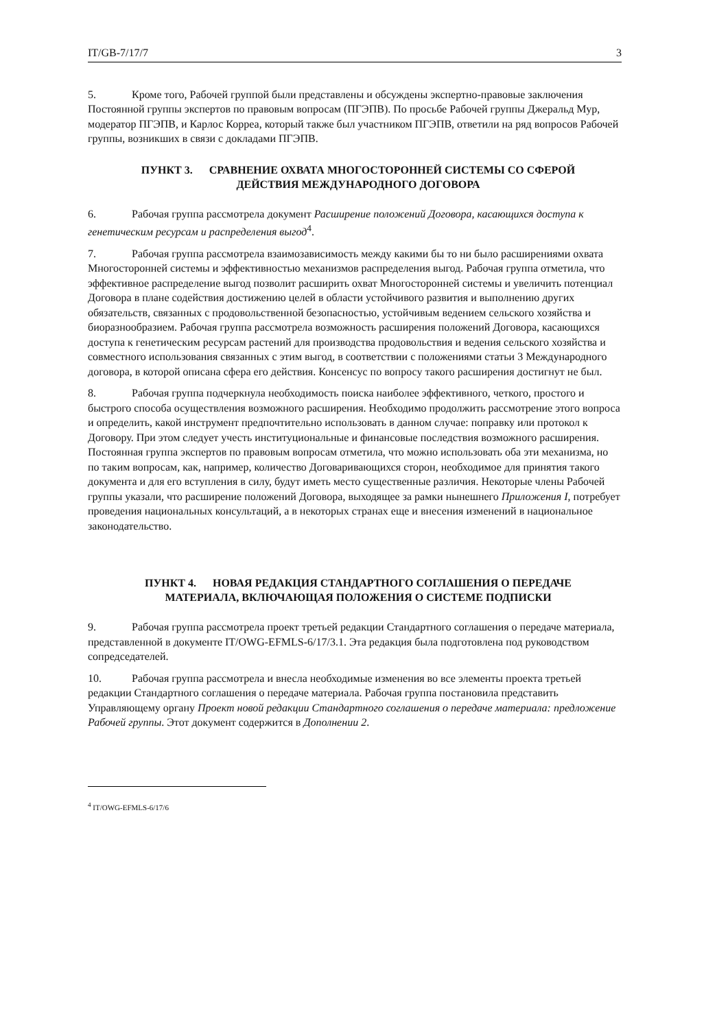IT/GB-7/17/7 3
5. Кроме того, Рабочей группой были представлены и обсуждены экспертно-правовые заключения Постоянной группы экспертов по правовым вопросам (ПГЭПВ). По просьбе Рабочей группы Джеральд Мур, модератор ПГЭПВ, и Карлос Корреа, который также был участником ПГЭПВ, ответили на ряд вопросов Рабочей группы, возникших в связи с докладами ПГЭПВ.
ПУНКТ 3. СРАВНЕНИЕ ОХВАТА МНОГОСТОРОННЕЙ СИСТЕМЫ СО СФЕРОЙ ДЕЙСТВИЯ МЕЖДУНАРОДНОГО ДОГОВОРА
6. Рабочая группа рассмотрела документ Расширение положений Договора, касающихся доступа к генетическим ресурсам и распределения выгод<sup>4</sup>.
7. Рабочая группа рассмотрела взаимозависимость между какими бы то ни было расширениями охвата Многосторонней системы и эффективностью механизмов распределения выгод. Рабочая группа отметила, что эффективное распределение выгод позволит расширить охват Многосторонней системы и увеличить потенциал Договора в плане содействия достижению целей в области устойчивого развития и выполнению других обязательств, связанных с продовольственной безопасностью, устойчивым ведением сельского хозяйства и биоразнообразием. Рабочая группа рассмотрела возможность расширения положений Договора, касающихся доступа к генетическим ресурсам растений для производства продовольствия и ведения сельского хозяйства и совместного использования связанных с этим выгод, в соответствии с положениями статьи 3 Международного договора, в которой описана сфера его действия. Консенсус по вопросу такого расширения достигнут не был.
8. Рабочая группа подчеркнула необходимость поиска наиболее эффективного, четкого, простого и быстрого способа осуществления возможного расширения. Необходимо продолжить рассмотрение этого вопроса и определить, какой инструмент предпочтительно использовать в данном случае: поправку или протокол к Договору. При этом следует учесть институциональные и финансовые последствия возможного расширения. Постоянная группа экспертов по правовым вопросам отметила, что можно использовать оба эти механизма, но по таким вопросам, как, например, количество Договаривающихся сторон, необходимое для принятия такого документа и для его вступления в силу, будут иметь место существенные различия. Некоторые члены Рабочей группы указали, что расширение положений Договора, выходящее за рамки нынешнего Приложения I, потребует проведения национальных консультаций, а в некоторых странах еще и внесения изменений в национальное законодательство.
ПУНКТ 4. НОВАЯ РЕДАКЦИЯ СТАНДАРТНОГО СОГЛАШЕНИЯ О ПЕРЕДАЧЕ МАТЕРИАЛА, ВКЛЮЧАЮЩАЯ ПОЛОЖЕНИЯ О СИСТЕМЕ ПОДПИСКИ
9. Рабочая группа рассмотрела проект третьей редакции Стандартного соглашения о передаче материала, представленной в документе IT/OWG-EFMLS-6/17/3.1. Эта редакция была подготовлена под руководством сопредседателей.
10. Рабочая группа рассмотрела и внесла необходимые изменения во все элементы проекта третьей редакции Стандартного соглашения о передаче материала. Рабочая группа постановила представить Управляющему органу Проект новой редакции Стандартного соглашения о передаче материала: предложение Рабочей группы. Этот документ содержится в Дополнении 2.
<sup>4</sup> IT/OWG-EFMLS-6/17/6